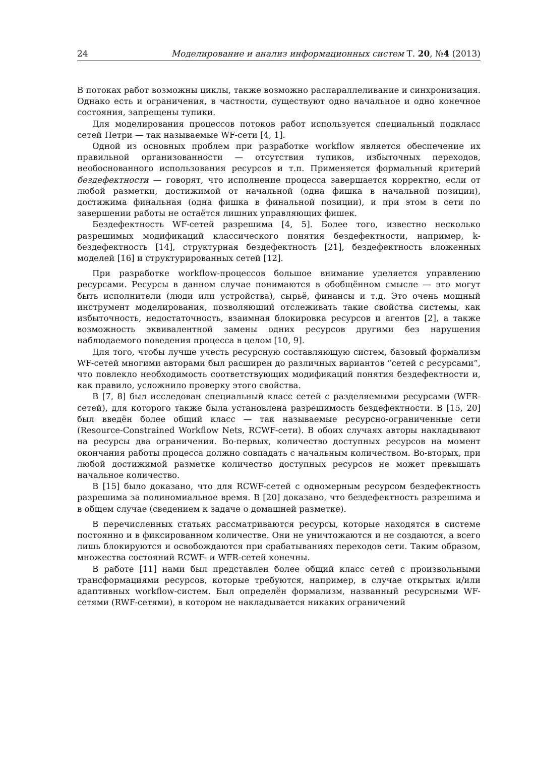24 Моделирование и анализ информационных систем Т. 20, №4 (2013)
В потоках работ возможны циклы, также возможно распараллеливание и синхронизация. Однако есть и ограничения, в частности, существуют одно начальное и одно конечное состояния, запрещены тупики.
Для моделирования процессов потоков работ используется специальный подкласс сетей Петри — так называемые WF-сети [4, 1].
Одной из основных проблем при разработке workflow является обеспечение их правильной организованности — отсутствия тупиков, избыточных переходов, необоснованного использования ресурсов и т.п. Применяется формальный критерий бездефектности — говорят, что исполнение процесса завершается корректно, если от любой разметки, достижимой от начальной (одна фишка в начальной позиции), достижима финальная (одна фишка в финальной позиции), и при этом в сети по завершении работы не остаётся лишних управляющих фишек.
Бездефектность WF-сетей разрешима [4, 5]. Более того, известно несколько разрешимых модификаций классического понятия бездефектности, например, k-бездефектность [14], структурная бездефектность [21], бездефектность вложенных моделей [16] и структурированных сетей [12].
При разработке workflow-процессов большое внимание уделяется управлению ресурсами. Ресурсы в данном случае понимаются в обобщённом смысле — это могут быть исполнители (люди или устройства), сырьё, финансы и т.д. Это очень мощный инструмент моделирования, позволяющий отслеживать такие свойства системы, как избыточность, недостаточность, взаимная блокировка ресурсов и агентов [2], а также возможность эквивалентной замены одних ресурсов другими без нарушения наблюдаемого поведения процесса в целом [10, 9].
Для того, чтобы лучше учесть ресурсную составляющую систем, базовый формализм WF-сетей многими авторами был расширен до различных вариантов “сетей с ресурсами”, что повлекло необходимость соответствующих модификаций понятия бездефектности и, как правило, усложнило проверку этого свойства.
В [7, 8] был исследован специальный класс сетей с разделяемыми ресурсами (WFR-сетей), для которого также была установлена разрешимость бездефектности. В [15, 20] был введён более общий класс — так называемые ресурсно-ограниченные сети (Resource-Constrained Workflow Nets, RCWF-сети). В обоих случаях авторы накладывают на ресурсы два ограничения. Во-первых, количество доступных ресурсов на момент окончания работы процесса должно совпадать с начальным количеством. Во-вторых, при любой достижимой разметке количество доступных ресурсов не может превышать начальное количество.
В [15] было доказано, что для RCWF-сетей с одномерным ресурсом бездефектность разрешима за полиномиальное время. В [20] доказано, что бездефектность разрешима и в общем случае (сведением к задаче о домашней разметке).
В перечисленных статьях рассматриваются ресурсы, которые находятся в системе постоянно и в фиксированном количестве. Они не уничтожаются и не создаются, а всего лишь блокируются и освобождаются при срабатываниях переходов сети. Таким образом, множества состояний RCWF- и WFR-сетей конечны.
В работе [11] нами был представлен более общий класс сетей с произвольными трансформациями ресурсов, которые требуются, например, в случае открытых и/или адаптивных workflow-систем. Был определён формализм, названный ресурсными WF-сетями (RWF-сетями), в котором не накладывается никаких ограничений